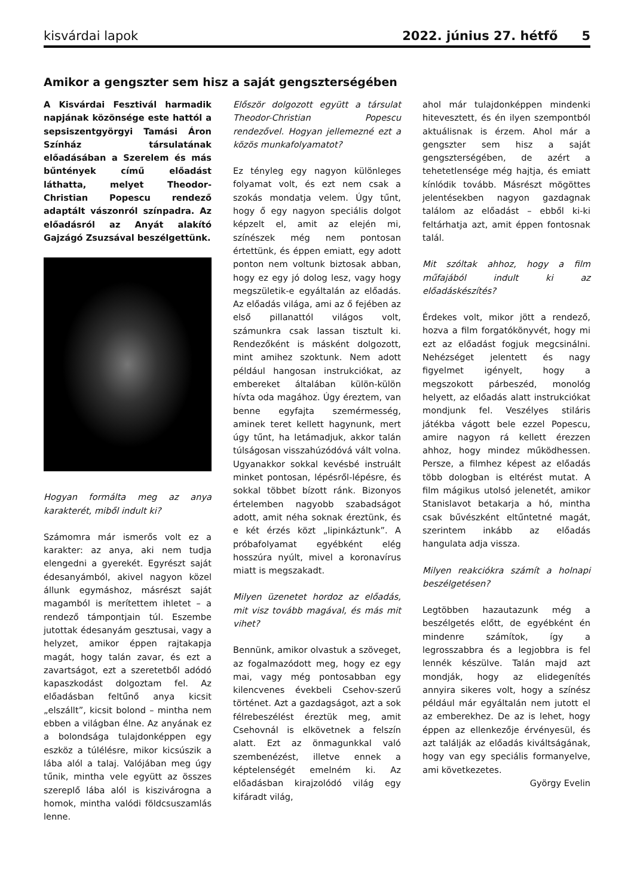kisvárdai lapok 2022. június 27. hétfő 5
Amikor a gengszter sem hisz a saját gengszterségében
A Kisvárdai Fesztivál harmadik napjának közönsége este hattól a sepsiszentgyörgyi Tamási Áron Színház társulatának előadásában a Szerelem és más bűntények című előadást láthatta, melyet Theodor-Christian Popescu rendező adaptált vászonról színpadra. Az előadásról az Anyát alakító Gajzágó Zsuzsával beszélgettünk.
Hogyan formálta meg az anya karakterét, miből indult ki?
Számomra már ismerős volt ez a karakter: az anya, aki nem tudja elengedni a gyerekét. Egyrészt saját édesanyámból, akivel nagyon közel állunk egymáshoz, másrészt saját magamból is merítettem ihletet – a rendező támpontjain túl. Eszembe jutottak édesanyám gesztusai, vagy a helyzet, amikor éppen rajtakapja magát, hogy talán zavar, és ezt a zavartságot, ezt a szeretetből adódó kapaszkodást dolgoztam fel. Az előadásban feltűnő anya kicsit „elszállt”, kicsit bolond – mintha nem ebben a világban élne. Az anyának ez a bolondsága tulajdonképpen egy eszköz a túlélésre, mikor kicsúszik a lába alól a talaj. Valójában meg úgy tűnik, mintha vele együtt az összes szereplő lába alól is kiszivárogna a homok, mintha valódi földcsuszamlás lenne.
Először dolgozott együtt a társulat Theodor-Christian Popescu rendezővel. Hogyan jellemezné ezt a közös munkafolyamatot?
Ez tényleg egy nagyon különleges folyamat volt, és ezt nem csak a szokás mondatja velem. Úgy tűnt, hogy ő egy nagyon speciális dolgot képzelt el, amit az elején mi, színészek még nem pontosan értettünk, és éppen emiatt, egy adott ponton nem voltunk biztosak abban, hogy ez egy jó dolog lesz, vagy hogy megszületik-e egyáltalán az előadás. Az előadás világa, ami az ő fejében az első pillanattól világos volt, számunkra csak lassan tisztult ki. Rendezőként is másként dolgozott, mint amihez szoktunk. Nem adott például hangosan instrukciókat, az embereket általában külön-külön hívta oda magához. Úgy éreztem, van benne egyfajta szemérmesség, aminek teret kellett hagynunk, mert úgy tűnt, ha letámadjuk, akkor talán túlságosan visszahúzódóvá vált volna. Ugyanakkor sokkal kevésbé instruált minket pontosan, lépésről-lépésre, és sokkal többet bízott ránk. Bizonyos értelemben nagyobb szabadságot adott, amit néha soknak éreztünk, és e két érzés közt „lipinkáztunk”. A próbafolyamat egyébként elég hosszúra nyúlt, mivel a koronavírus miatt is megszakadt.
Milyen üzenetet hordoz az előadás, mit visz tovább magával, és más mit vihet?
Bennünk, amikor olvastuk a szöveget, az fogalmazódott meg, hogy ez egy mai, vagy még pontosabban egy kilencvenes évekbeli Csehov-szerű történet. Azt a gazdagságot, azt a sok félrebeszélést éreztük meg, amit Csehovnál is elkövetnek a felszín alatt. Ezt az önmagunkkal való szembenézést, illetve ennek a képtelenségét emelném ki. Az előadásban kirajzolódó világ egy kifáradt világ,
ahol már tulajdonképpen mindenki hitevesztett, és én ilyen szempontból aktuálisnak is érzem. Ahol már a gengszter sem hisz a saját gengszterségében, de azért a tehetetlensége még hajtja, és emiatt kínlódik tovább. Másrészt mögöttes jelentésekben nagyon gazdagnak találom az előadást – ebből ki-ki feltárhatja azt, amit éppen fontosnak talál.
Mit szóltak ahhoz, hogy a film műfajából indult ki az előadáskészítés?
Érdekes volt, mikor jött a rendező, hozva a film forgatókönyvét, hogy mi ezt az előadást fogjuk megcsinálni. Nehézséget jelentett és nagy figyelmet igényelt, hogy a megszokott párbeszéd, monológ helyett, az előadás alatt instrukciókat mondjunk fel. Veszélyes stiláris játékba vágott bele ezzel Popescu, amire nagyon rá kellett érezzen ahhoz, hogy mindez működhessen. Persze, a filmhez képest az előadás több dologban is eltérést mutat. A film mágikus utolsó jelenetét, amikor Stanislavot betakarja a hó, mintha csak bűvészként eltűntetné magát, szerintem inkább az előadás hangulata adja vissza.
Milyen reakciókra számít a holnapi beszélgetésen?
Legtöbben hazautazunk még a beszélgetés előtt, de egyébként én mindenre számítok, így a legrosszabbra és a legjobbra is fel lennék készülve. Talán majd azt mondják, hogy az elidegenítés annyira sikeres volt, hogy a színész például már egyáltalán nem jutott el az emberekhez. De az is lehet, hogy éppen az ellenkezője érvényesül, és azt találják az előadás kiváltságának, hogy van egy speciális formanyelve, ami következetes.
György Evelin